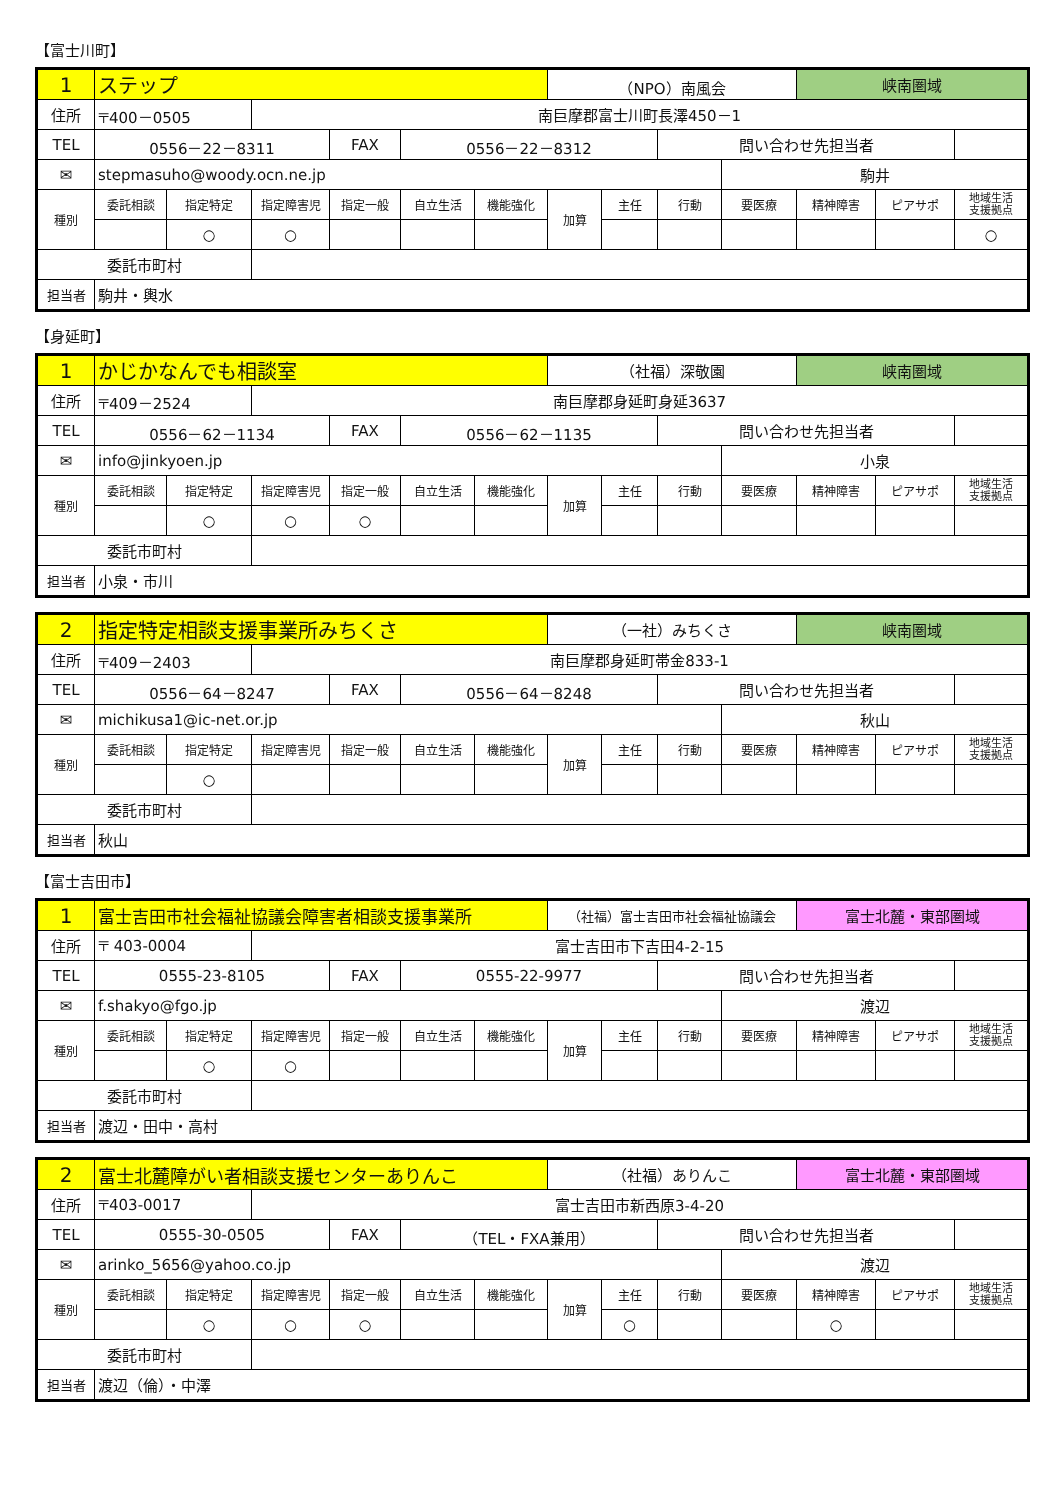【富士川町】
| 1 | ステップ | | | | | | （NPO）南風会 | | | | 峡南圏域 | | |
| 住所 | 〒400－0505 | | 南巨摩郡富士川町長澤450－1 | | | | | | | | | | |
| TEL | 0556－22－8311 | | | FAX | 0556－22－8312 | | | | 問い合わせ先担当者 | | | | |
| ✉ | stepmasuho@woody.ocn.ne.jp | | | | | | | | | 駒井 | | | |
| 種別 | 委託相談 | 指定特定 | 指定障害児 | 指定一般 | 自立生活 | 機能強化 | 加算 | 主任 | 行動 | 要医療 | 精神障害 | ピアサポ | 地域生活 支援拠点 |
| | | ○ | ○ | | | | | | | | | | ○ |
| 委託市町村 | | | | | | | | | | | | | |
| 担当者 | 駒井・輿水 | | | | | | | | | | | | |
【身延町】
| 1 | かじかなんでも相談室 | | | | | | （社福）深敬園 | | | | 峡南圏域 | | |
| 住所 | 〒409－2524 | | 南巨摩郡身延町身延3637 | | | | | | | | | | |
| TEL | 0556－62－1134 | | | FAX | 0556－62－1135 | | | | 問い合わせ先担当者 | | | | |
| ✉ | info@jinkyoen.jp | | | | | | | | | 小泉 | | | |
| 種別 | 委託相談 | 指定特定 | 指定障害児 | 指定一般 | 自立生活 | 機能強化 | 加算 | 主任 | 行動 | 要医療 | 精神障害 | ピアサポ | 地域生活 支援拠点 |
| | | ○ | ○ | ○ | | | | | | | | | |
| 委託市町村 | | | | | | | | | | | | | |
| 担当者 | 小泉・市川 | | | | | | | | | | | | |
| 2 | 指定特定相談支援事業所みちくさ | | | | | | （一社）みちくさ | | | | 峡南圏域 | | |
| 住所 | 〒409－2403 | | 南巨摩郡身延町帯金833-1 | | | | | | | | | | |
| TEL | 0556－64－8247 | | | FAX | 0556－64－8248 | | | | 問い合わせ先担当者 | | | | |
| ✉ | michikusa1@ic-net.or.jp | | | | | | | | | 秋山 | | | |
| 種別 | 委託相談 | 指定特定 | 指定障害児 | 指定一般 | 自立生活 | 機能強化 | 加算 | 主任 | 行動 | 要医療 | 精神障害 | ピアサポ | 地域生活 支援拠点 |
| | | ○ | | | | | | | | | | | |
| 委託市町村 | | | | | | | | | | | | | |
| 担当者 | 秋山 | | | | | | | | | | | | |
【富士吉田市】
| 1 | 富士吉田市社会福祉協議会障害者相談支援事業所 | | | | | | （社福）富士吉田市社会福祉協議会 | | | | 富士北麓・東部圏域 | | |
| 住所 | 〒 403-0004 | | 富士吉田市下吉田4-2-15 | | | | | | | | | | |
| TEL | 0555-23-8105 | | | FAX | 0555-22-9977 | | | | 問い合わせ先担当者 | | | | |
| ✉ | f.shakyo@fgo.jp | | | | | | | | | 渡辺 | | | |
| 種別 | 委託相談 | 指定特定 | 指定障害児 | 指定一般 | 自立生活 | 機能強化 | 加算 | 主任 | 行動 | 要医療 | 精神障害 | ピアサポ | 地域生活 支援拠点 |
| | | ○ | ○ | | | | | | | | | | |
| 委託市町村 | | | | | | | | | | | | | |
| 担当者 | 渡辺・田中・高村 | | | | | | | | | | | | |
| 2 | 富士北麓障がい者相談支援センターありんこ | | | | | | （社福）ありんこ | | | | 富士北麓・東部圏域 | | |
| 住所 | 〒403-0017 | | 富士吉田市新西原3-4-20 | | | | | | | | | | |
| TEL | 0555-30-0505 | | | FAX | （TEL・FXA兼用） | | | | 問い合わせ先担当者 | | | | |
| ✉ | arinko_5656@yahoo.co.jp | | | | | | | | | 渡辺 | | | |
| 種別 | 委託相談 | 指定特定 | 指定障害児 | 指定一般 | 自立生活 | 機能強化 | 加算 | 主任 | 行動 | 要医療 | 精神障害 | ピアサポ | 地域生活 支援拠点 |
| | | ○ | ○ | ○ | | | | ○ | | | ○ | | |
| 委託市町村 | | | | | | | | | | | | | |
| 担当者 | 渡辺（倫）・中澤 | | | | | | | | | | | | |